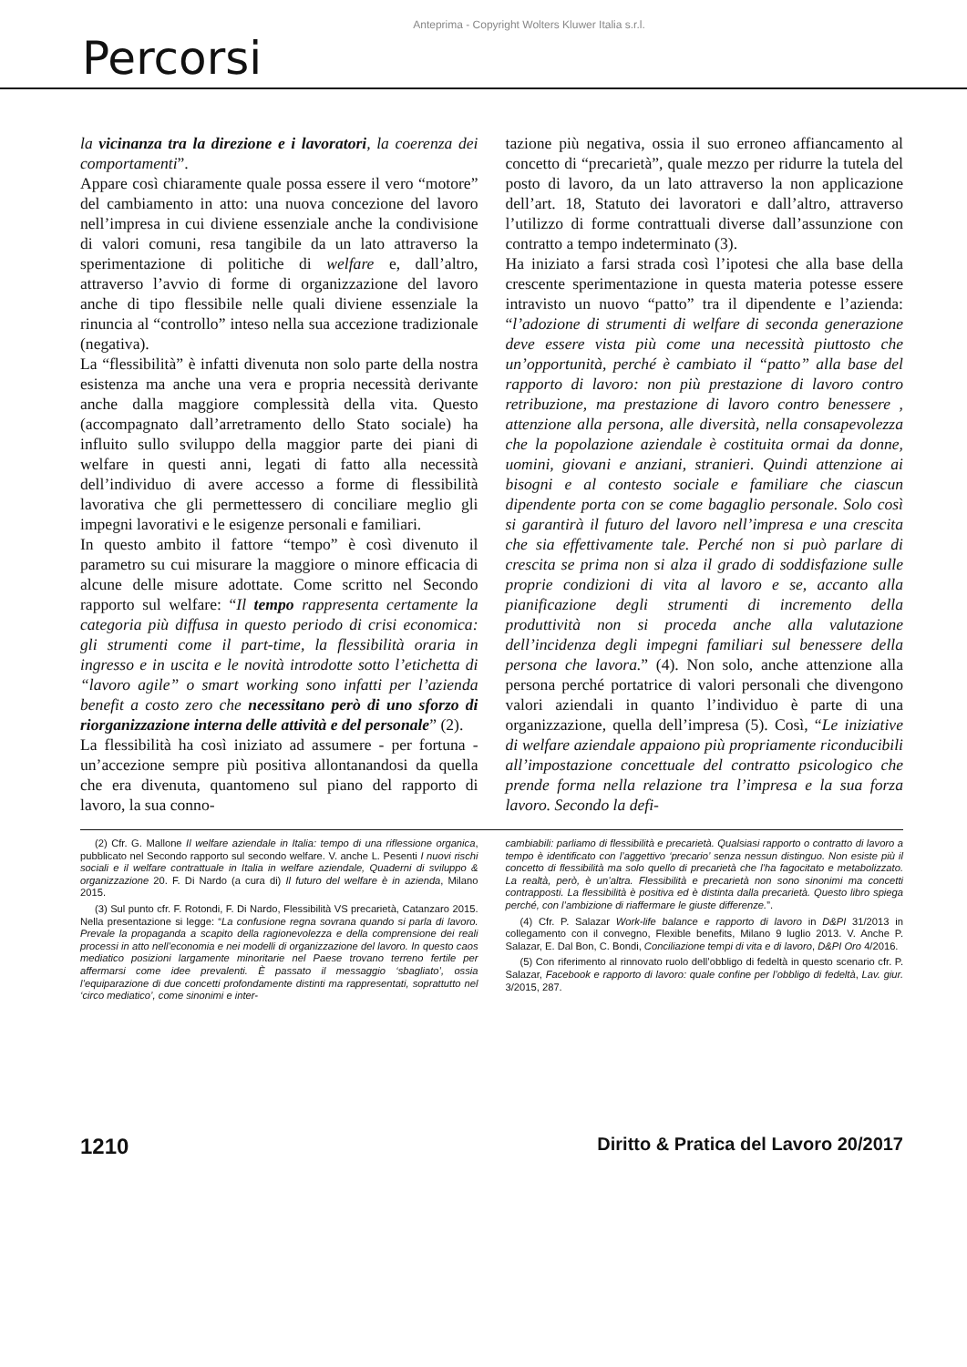Anteprima - Copyright Wolters Kluwer Italia s.r.l.
Percorsi
la vicinanza tra la direzione e i lavoratori, la coerenza dei comportamenti”.
Appare così chiaramente quale possa essere il vero “motore” del cambiamento in atto: una nuova concezione del lavoro nell’impresa in cui diviene essenziale anche la condivisione di valori comuni, resa tangibile da un lato attraverso la sperimentazione di politiche di welfare e, dall’altro, attraverso l’avvio di forme di organizzazione del lavoro anche di tipo flessibile nelle quali diviene essenziale la rinuncia al “controllo” inteso nella sua accezione tradizionale (negativa).
La “flessibilità” è infatti divenuta non solo parte della nostra esistenza ma anche una vera e propria necessità derivante anche dalla maggiore complessità della vita. Questo (accompagnato dall’arretramento dello Stato sociale) ha influito sullo sviluppo della maggior parte dei piani di welfare in questi anni, legati di fatto alla necessità dell’individuo di avere accesso a forme di flessibilità lavorativa che gli permettessero di conciliare meglio gli impegni lavorativi e le esigenze personali e familiari.
In questo ambito il fattore “tempo” è così divenuto il parametro su cui misurare la maggiore o minore efficacia di alcune delle misure adottate. Come scritto nel Secondo rapporto sul welfare: “Il tempo rappresenta certamente la categoria più diffusa in questo periodo di crisi economica: gli strumenti come il part-time, la flessibilità oraria in ingresso e in uscita e le novità introdotte sotto l’etichetta di “lavoro agile” o smart working sono infatti per l’azienda benefit a costo zero che necessitano però di uno sforzo di riorganizzazione interna delle attività e del personale” (2).
La flessibilità ha così iniziato ad assumere - per fortuna - un’accezione sempre più positiva allontanandosi da quella che era divenuta, quantomeno sul piano del rapporto di lavoro, la sua conno-
tazione più negativa, ossia il suo erroneo affiancamento al concetto di “precarietà”, quale mezzo per ridurre la tutela del posto di lavoro, da un lato attraverso la non applicazione dell’art. 18, Statuto dei lavoratori e dall’altro, attraverso l’utilizzo di forme contrattuali diverse dall’assunzione con contratto a tempo indeterminato (3).
Ha iniziato a farsi strada così l’ipotesi che alla base della crescente sperimentazione in questa materia potesse essere intravisto un nuovo “patto” tra il dipendente e l’azienda: “l’adozione di strumenti di welfare di seconda generazione deve essere vista più come una necessità piuttosto che un’opportunità, perché è cambiato il “patto” alla base del rapporto di lavoro: non più prestazione di lavoro contro retribuzione, ma prestazione di lavoro contro benessere , attenzione alla persona, alle diversità, nella consapevolezza che la popolazione aziendale è costituita ormai da donne, uomini, giovani e anziani, stranieri. Quindi attenzione ai bisogni e al contesto sociale e familiare che ciascun dipendente porta con se come bagaglio personale. Solo così si garantirà il futuro del lavoro nell’impresa e una crescita che sia effettivamente tale. Perché non si può parlare di crescita se prima non si alza il grado di soddisfazione sulle proprie condizioni di vita al lavoro e se, accanto alla pianificazione degli strumenti di incremento della produttività non si proceda anche alla valutazione dell’incidenza degli impegni familiari sul benessere della persona che lavora.” (4). Non solo, anche attenzione alla persona perché portatrice di valori personali che divengono valori aziendali in quanto l’individuo è parte di una organizzazione, quella dell’impresa (5). Così, “Le iniziative di welfare aziendale appaiono più propriamente riconducibili all’impostazione concettuale del contratto psicologico che prende forma nella relazione tra l’impresa e la sua forza lavoro. Secondo la defi-
(2) Cfr. G. Mallone Il welfare aziendale in Italia: tempo di una riflessione organica, pubblicato nel Secondo rapporto sul secondo welfare. V. anche L. Pesenti I nuovi rischi sociali e il welfare contrattuale in Italia in welfare aziendale, Quaderni di sviluppo & organizzazione 20. F. Di Nardo (a cura di) Il futuro del welfare è in azienda, Milano 2015.
(3) Sul punto cfr. F. Rotondi, F. Di Nardo, Flessibilità VS precarietà, Catanzaro 2015. Nella presentazione si legge: “La confusione regna sovrana quando si parla di lavoro. Prevale la propaganda a scapito della ragionevolezza e della comprensione dei reali processi in atto nell’economia e nei modelli di organizzazione del lavoro. In questo caos mediatico posizioni largamente minoritarie nel Paese trovano terreno fertile per affermarsi come idee prevalenti. È passato il messaggio ‘sbagliato’, ossia l’equiparazione di due concetti profondamente distinti ma rappresentati, soprattutto nel ‘circo mediatico’, come sinonimi e inter-
cambiabili: parliamo di flessibilità e precarietà. Qualsiasi rapporto o contratto di lavoro a tempo è identificato con l’aggettivo ‘precario’ senza nessun distinguo. Non esiste più il concetto di flessibilità ma solo quello di precarietà che l’ha fagocitato e metabolizzato. La realtà, però, è un’altra. Flessibilità e precarietà non sono sinonimi ma concetti contrapposti. La flessibilità è positiva ed è distinta dalla precarietà. Questo libro spiega perché, con l’ambizione di riaffermare le giuste differenze.”.
(4) Cfr. P. Salazar Work-life balance e rapporto di lavoro in D&PI 31/2013 in collegamento con il convegno, Flexible benefits, Milano 9 luglio 2013. V. Anche P. Salazar, E. Dal Bon, C. Bondi, Conciliazione tempi di vita e di lavoro, D&PI Oro 4/2016.
(5) Con riferimento al rinnovato ruolo dell’obbligo di fedeltà in questo scenario cfr. P. Salazar, Facebook e rapporto di lavoro: quale confine per l’obbligo di fedeltà, Lav. giur. 3/2015, 287.
1210 Diritto & Pratica del Lavoro 20/2017